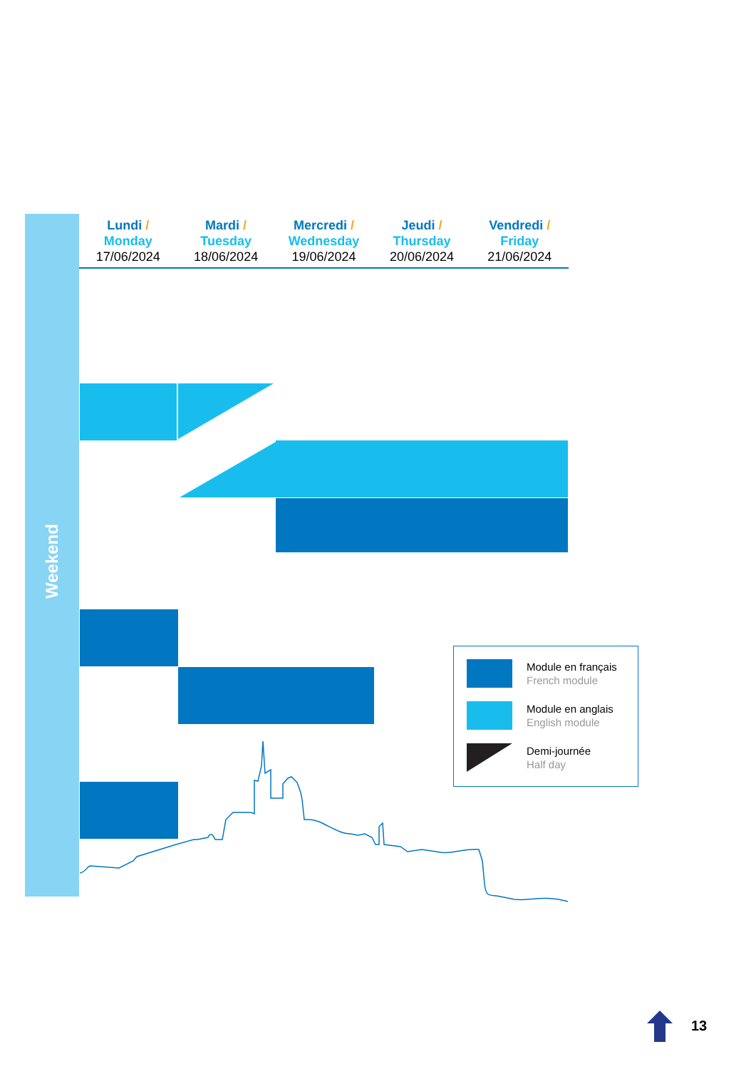Weekend
Lundi /
Monday
17/06/2024
Mardi /
Tuesday
18/06/2024
Mercredi /
Wednesday
19/06/2024
Jeudi /
Thursday
20/06/2024
Vendredi /
Friday
21/06/2024
Module en français
French module
Module en anglais
English module
Demi-journée
Half day
13